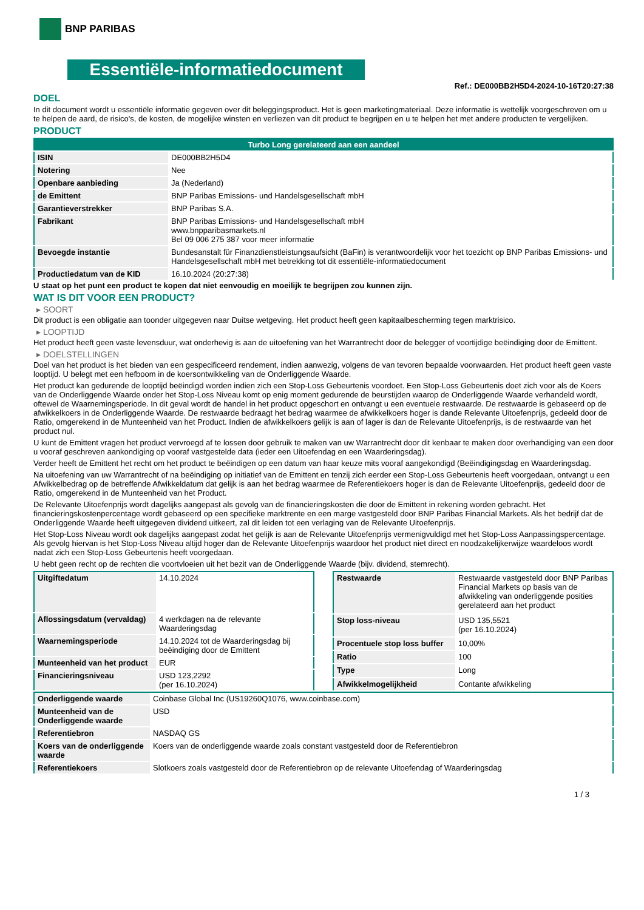BNP PARIBAS
Essentiële-informatiedocument
Ref.: DE000BB2H5D4-2024-10-16T20:27:38
DOEL
In dit document wordt u essentiële informatie gegeven over dit beleggingsproduct. Het is geen marketingmateriaal. Deze informatie is wettelijk voorgeschreven om u te helpen de aard, de risico's, de kosten, de mogelijke winsten en verliezen van dit product te begrijpen en u te helpen het met andere producten te vergelijken.
PRODUCT
| Turbo Long gerelateerd aan een aandeel | |
| ISIN | DE000BB2H5D4 |
| Notering | Nee |
| Openbare aanbieding | Ja (Nederland) |
| de Emittent | BNP Paribas Emissions- und Handelsgesellschaft mbH |
| Garantieverstrekker | BNP Paribas S.A. |
| Fabrikant | BNP Paribas Emissions- und Handelsgesellschaft mbH www.bnpparibasmarkets.nl Bel 09 006 275 387 voor meer informatie |
| Bevoegde instantie | Bundesanstalt für Finanzdienstleistungsaufsicht (BaFin) is verantwoordelijk voor het toezicht op BNP Paribas Emissions- und Handelsgesellschaft mbH met betrekking tot dit essentiële-informatiedocument |
| Productiedatum van de KID | 16.10.2024 (20:27:38) |
U staat op het punt een product te kopen dat niet eenvoudig en moeilijk te begrijpen zou kunnen zijn.
WAT IS DIT VOOR EEN PRODUCT?
▸ SOORT
Dit product is een obligatie aan toonder uitgegeven naar Duitse wetgeving. Het product heeft geen kapitaalbescherming tegen marktrisico.
▸ LOOPTIJD
Het product heeft geen vaste levensduur, wat onderhevig is aan de uitoefening van het Warrantrecht door de belegger of voortijdige beëindiging door de Emittent.
▸ DOELSTELLINGEN
Doel van het product is het bieden van een gespecificeerd rendement, indien aanwezig, volgens de van tevoren bepaalde voorwaarden. Het product heeft geen vaste looptijd. U belegt met een hefboom in de koersontwikkeling van de Onderliggende Waarde.
Het product kan gedurende de looptijd beëindigd worden indien zich een Stop-Loss Gebeurtenis voordoet. Een Stop-Loss Gebeurtenis doet zich voor als de Koers van de Onderliggende Waarde onder het Stop-Loss Niveau komt op enig moment gedurende de beurstijden waarop de Onderliggende Waarde verhandeld wordt, oftewel de Waarnemingsperiode. In dit geval wordt de handel in het product opgeschort en ontvangt u een eventuele restwaarde. De restwaarde is gebaseerd op de afwikkelkoers in de Onderliggende Waarde. De restwaarde bedraagt het bedrag waarmee de afwikkelkoers hoger is dande Relevante Uitoefenprijs, gedeeld door de Ratio, omgerekend in de Munteenheid van het Product. Indien de afwikkelkoers gelijk is aan of lager is dan de Relevante Uitoefenprijs, is de restwaarde van het product nul.
U kunt de Emittent vragen het product vervroegd af te lossen door gebruik te maken van uw Warrantrecht door dit kenbaar te maken door overhandiging van een door u vooraf geschreven aankondiging op vooraf vastgestelde data (ieder een Uitoefendag en een Waarderingsdag).
Verder heeft de Emittent het recht om het product te beëindigen op een datum van haar keuze mits vooraf aangekondigd (Beëindigingsdag en Waarderingsdag.
Na uitoefening van uw Warrantrecht of na beëindiging op initiatief van de Emittent en tenzij zich eerder een Stop-Loss Gebeurtenis heeft voorgedaan, ontvangt u een Afwikkelbedrag op de betreffende Afwikkeldatum dat gelijk is aan het bedrag waarmee de Referentiekoers hoger is dan de Relevante Uitoefenprijs, gedeeld door de Ratio, omgerekend in de Munteenheid van het Product.
De Relevante Uitoefenprijs wordt dagelijks aangepast als gevolg van de financieringskosten die door de Emittent in rekening worden gebracht. Het financieringskostenpercentage wordt gebaseerd op een specifieke marktrente en een marge vastgesteld door BNP Paribas Financial Markets. Als het bedrijf dat de Onderliggende Waarde heeft uitgegeven dividend uitkeert, zal dit leiden tot een verlaging van de Relevante Uitoefenprijs.
Het Stop-Loss Niveau wordt ook dagelijks aangepast zodat het gelijk is aan de Relevante Uitoefenprijs vermenigvuldigd met het Stop-Loss Aanpassingspercentage. Als gevolg hiervan is het Stop-Loss Niveau altijd hoger dan de Relevante Uitoefenprijs waardoor het product niet direct en noodzakelijkerwijze waardeloos wordt nadat zich een Stop-Loss Gebeurtenis heeft voorgedaan.
U hebt geen recht op de rechten die voortvloeien uit het bezit van de Onderliggende Waarde (bijv. dividend, stemrecht).
| Uitgiftedatum | 14.10.2024 |
| Aflossingsdatum (vervaldag) | 4 werkdagen na de relevante Waarderingsdag |
| Waarnemingsperiode | 14.10.2024 tot de Waarderingsdag bij beëindiging door de Emittent |
| Munteenheid van het product | EUR |
| Financieringsniveau | USD 123,2292 (per 16.10.2024) |
| Restwaarde | Restwaarde vastgesteld door BNP Paribas Financial Markets op basis van de afwikkeling van onderliggende posities gerelateerd aan het product |
| Stop loss-niveau | USD 135,5521 (per 16.10.2024) |
| Procentuele stop loss buffer | 10,00% |
| Ratio | 100 |
| Type | Long |
| Afwikkelmogelijkheid | Contante afwikkeling |
| Onderliggende waarde | Coinbase Global Inc (US19260Q1076, www.coinbase.com) |
| Munteenheid van de Onderliggende waarde | USD |
| Referentiebron | NASDAQ GS |
| Koers van de onderliggende waarde | Koers van de onderliggende waarde zoals constant vastgesteld door de Referentiebron |
| Referentiekoers | Slotkoers zoals vastgesteld door de Referentiebron op de relevante Uitoefendag of Waarderingsdag |
1 / 3